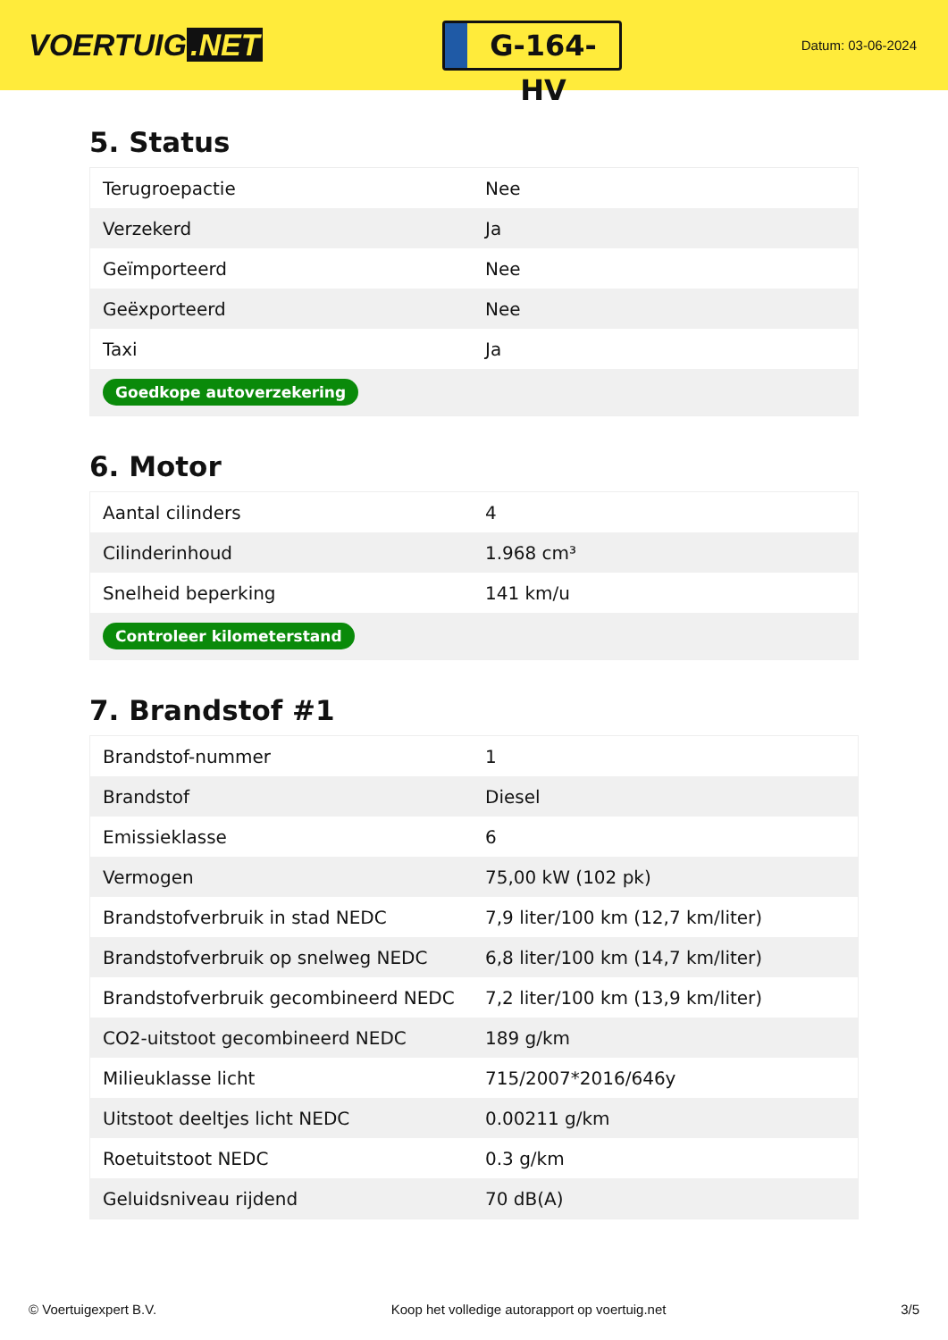VOERTUIG.NET
G-164-HV
Datum: 03-06-2024
5. Status
| Terugroepactie | Nee |
| Verzekerd | Ja |
| Geïmporteerd | Nee |
| Geëxporteerd | Nee |
| Taxi | Ja |
| Goedkope autoverzekering | |
6. Motor
| Aantal cilinders | 4 |
| Cilinderinhoud | 1.968 cm³ |
| Snelheid beperking | 141 km/u |
| Controleer kilometerstand | |
7. Brandstof #1
| Brandstof-nummer | 1 |
| Brandstof | Diesel |
| Emissieklasse | 6 |
| Vermogen | 75,00 kW (102 pk) |
| Brandstofverbruik in stad NEDC | 7,9 liter/100 km (12,7 km/liter) |
| Brandstofverbruik op snelweg NEDC | 6,8 liter/100 km (14,7 km/liter) |
| Brandstofverbruik gecombineerd NEDC | 7,2 liter/100 km (13,9 km/liter) |
| CO2-uitstoot gecombineerd NEDC | 189 g/km |
| Milieuklasse licht | 715/2007*2016/646y |
| Uitstoot deeltjes licht NEDC | 0.00211 g/km |
| Roetuitstoot NEDC | 0.3 g/km |
| Geluidsniveau rijdend | 70 dB(A) |
© Voertuigexpert B.V. Koop het volledige autorapport op voertuig.net 3/5